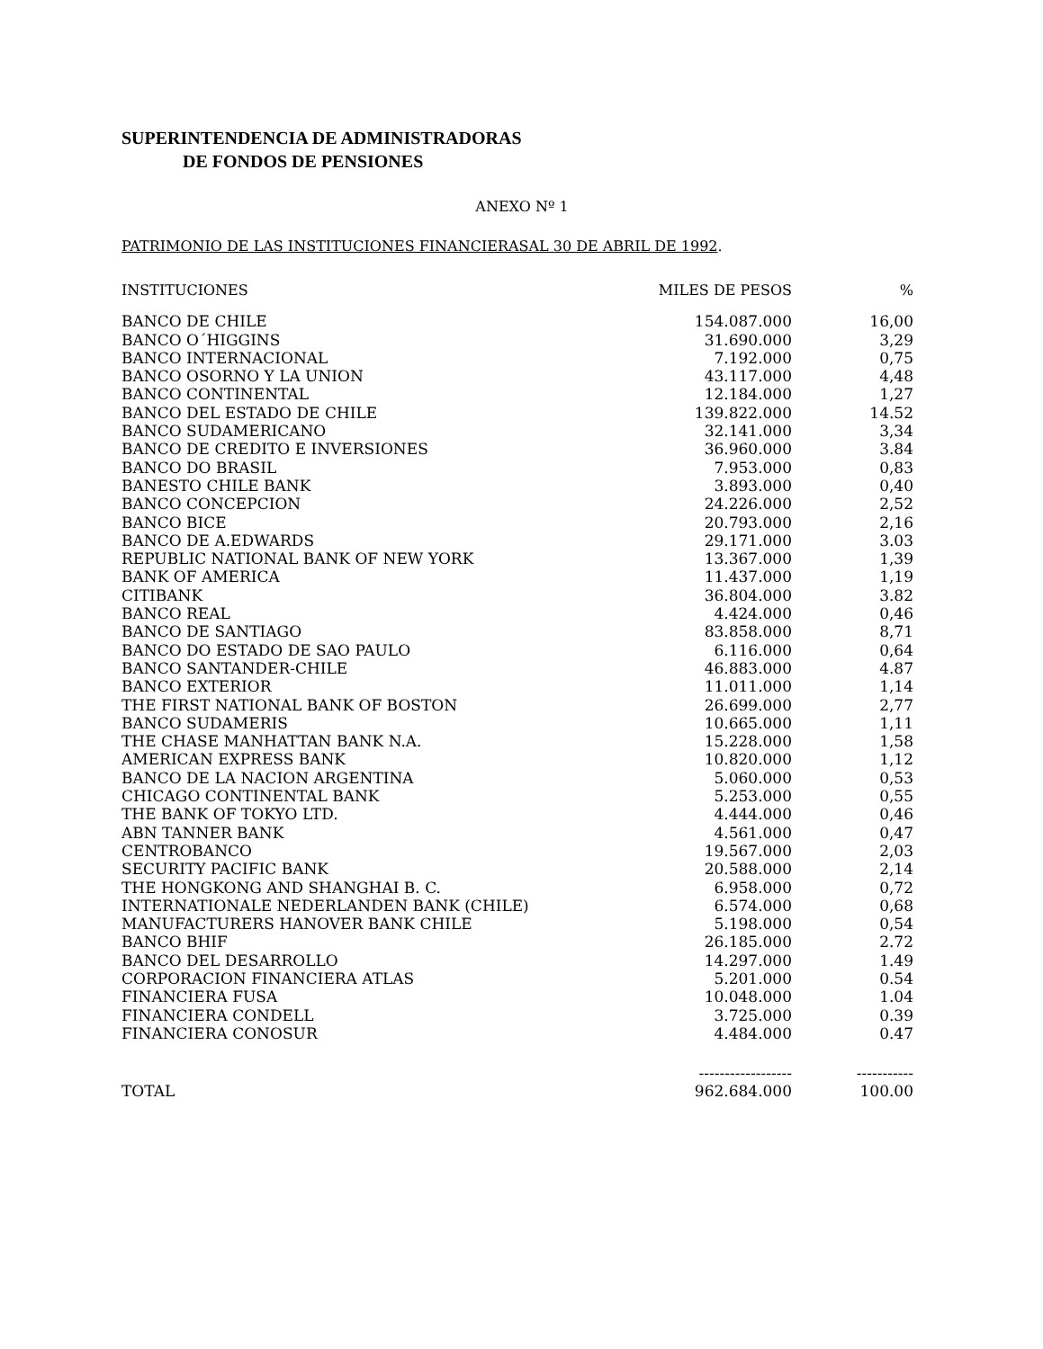SUPERINTENDENCIA DE ADMINISTRADORAS
DE FONDOS DE PENSIONES
ANEXO Nº 1
PATRIMONIO DE LAS INSTITUCIONES FINANCIERASAL 30 DE ABRIL DE 1992.
| INSTITUCIONES | MILES DE PESOS | % |
| --- | --- | --- |
| BANCO DE CHILE | 154.087.000 | 16,00 |
| BANCO O´HIGGINS | 31.690.000 | 3,29 |
| BANCO INTERNACIONAL | 7.192.000 | 0,75 |
| BANCO OSORNO Y LA UNION | 43.117.000 | 4,48 |
| BANCO CONTINENTAL | 12.184.000 | 1,27 |
| BANCO DEL ESTADO DE CHILE | 139.822.000 | 14.52 |
| BANCO SUDAMERICANO | 32.141.000 | 3,34 |
| BANCO DE CREDITO E INVERSIONES | 36.960.000 | 3.84 |
| BANCO DO BRASIL | 7.953.000 | 0,83 |
| BANESTO CHILE BANK | 3.893.000 | 0,40 |
| BANCO CONCEPCION | 24.226.000 | 2,52 |
| BANCO BICE | 20.793.000 | 2,16 |
| BANCO DE A.EDWARDS | 29.171.000 | 3.03 |
| REPUBLIC NATIONAL BANK OF NEW YORK | 13.367.000 | 1,39 |
| BANK OF AMERICA | 11.437.000 | 1,19 |
| CITIBANK | 36.804.000 | 3.82 |
| BANCO REAL | 4.424.000 | 0,46 |
| BANCO DE SANTIAGO | 83.858.000 | 8,71 |
| BANCO DO ESTADO DE SAO PAULO | 6.116.000 | 0,64 |
| BANCO SANTANDER-CHILE | 46.883.000 | 4.87 |
| BANCO EXTERIOR | 11.011.000 | 1,14 |
| THE FIRST NATIONAL BANK OF BOSTON | 26.699.000 | 2,77 |
| BANCO SUDAMERIS | 10.665.000 | 1,11 |
| THE CHASE MANHATTAN BANK N.A. | 15.228.000 | 1,58 |
| AMERICAN EXPRESS BANK | 10.820.000 | 1,12 |
| BANCO DE LA NACION ARGENTINA | 5.060.000 | 0,53 |
| CHICAGO CONTINENTAL BANK | 5.253.000 | 0,55 |
| THE BANK OF TOKYO LTD. | 4.444.000 | 0,46 |
| ABN TANNER BANK | 4.561.000 | 0,47 |
| CENTROBANCO | 19.567.000 | 2,03 |
| SECURITY PACIFIC BANK | 20.588.000 | 2,14 |
| THE HONGKONG AND SHANGHAI B. C. | 6.958.000 | 0,72 |
| INTERNATIONALE NEDERLANDEN BANK (CHILE) | 6.574.000 | 0,68 |
| MANUFACTURERS HANOVER BANK CHILE | 5.198.000 | 0,54 |
| BANCO BHIF | 26.185.000 | 2.72 |
| BANCO DEL DESARROLLO | 14.297.000 | 1.49 |
| CORPORACION FINANCIERA ATLAS | 5.201.000 | 0.54 |
| FINANCIERA FUSA | 10.048.000 | 1.04 |
| FINANCIERA CONDELL | 3.725.000 | 0.39 |
| FINANCIERA CONOSUR | 4.484.000 | 0.47 |
| | ------------------ | ----------- |
| TOTAL | 962.684.000 | 100.00 |